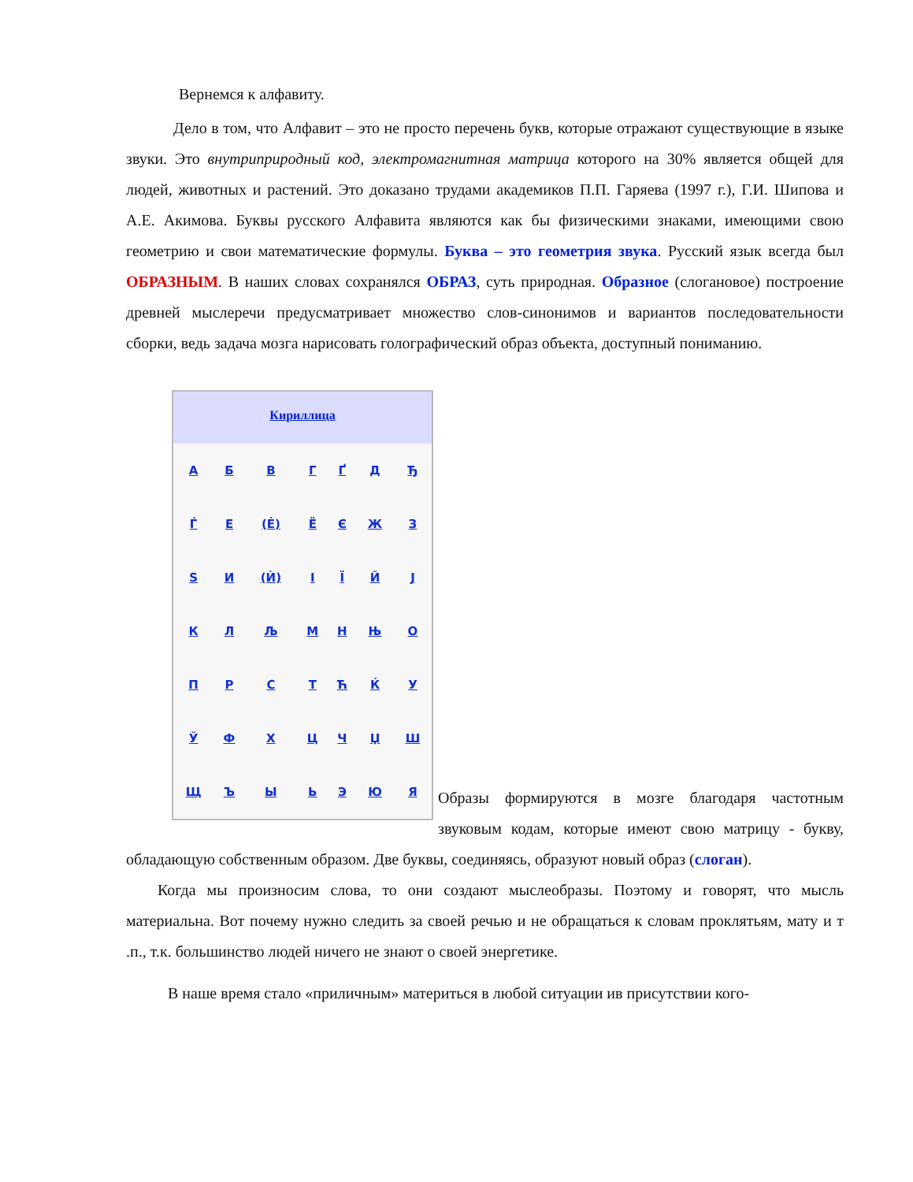Вернемся к алфавиту.
Дело в том, что Алфавит – это не просто перечень букв, которые отражают существующие в языке звуки. Это внутриприродный код, электромагнитная матрица которого на 30% является общей для людей, животных и растений. Это доказано трудами академиков П.П. Гаряева (1997 г.), Г.И. Шипова и А.Е. Акимова. Буквы русского Алфавита являются как бы физическими знаками, имеющими свою геометрию и свои математические формулы. Буква – это геометрия звука. Русский язык всегда был ОБРАЗНЫМ. В наших словах сохранялся ОБРАЗ, суть природная. Образное (слогановое) построение древней мыслеречи предусматривает множество слов-синонимов и вариантов последовательности сборки, ведь задача мозга нарисовать голографический образ объекта, доступный пониманию.
Кириллица
| А | Б | В | Г | Ґ | Д | Ђ |
| Ѓ | Е | (Ѐ) | Ё | Є | Ж | З |
| Ѕ | И | (Ѝ) | І | Ї | Й | Ј |
| К | Л | Љ | М | Н | Њ | О |
| П | Р | С | Т | Ћ | Ќ | У |
| Ў | Ф | Х | Ц | Ч | Џ | Ш |
| Щ | Ъ | Ы | Ь | Э | Ю | Я |
Образы формируются в мозге благодаря частотным звуковым кодам, которые имеют свою матрицу - букву, обладающую собственным образом. Две буквы, соединяясь, образуют новый образ (слоган).
Когда мы произносим слова, то они создают мыслеобразы. Поэтому и говорят, что мысль материальна. Вот почему нужно следить за своей речью и не обращаться к словам проклятьям, мату и т .п., т.к. большинство людей ничего не знают о своей энергетике.
В наше время стало «приличным» материться в любой ситуации ив присутствии кого-